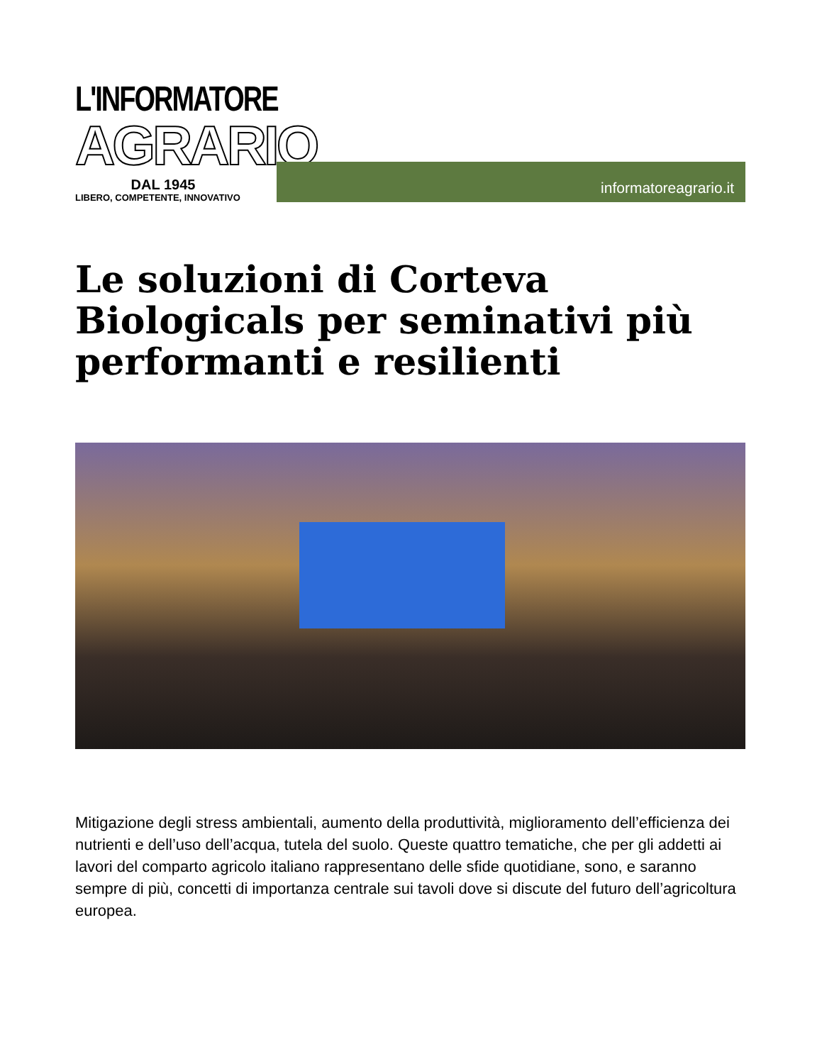L'INFORMATORE
AGRARIO
DAL 1945
LIBERO, COMPETENTE, INNOVATIVO
informatoreagrario.it
Le soluzioni di Corteva Biologicals per seminativi più performanti e resilienti
Mitigazione degli stress ambientali, aumento della produttività, miglioramento dell’efficienza dei nutrienti e dell’uso dell’acqua, tutela del suolo. Queste quattro tematiche, che per gli addetti ai lavori del comparto agricolo italiano rappresentano delle sfide quotidiane, sono, e saranno sempre di più, concetti di importanza centrale sui tavoli dove si discute del futuro dell’agricoltura europea.